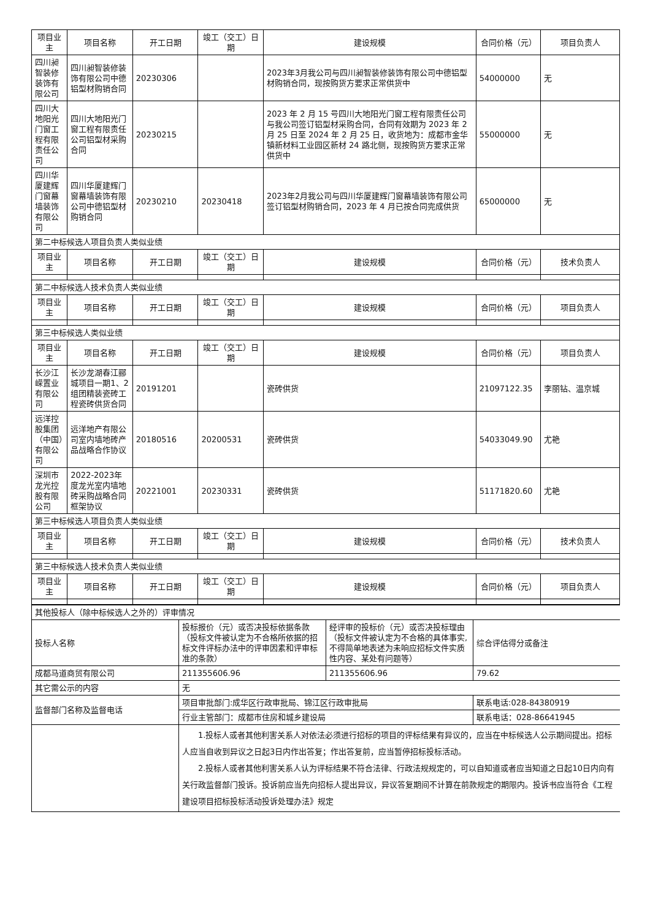| 项目业主 | 项目名称 | 开工日期 | 竣工（交工）日期 | 建设规模 | 合同价格（元） | 项目负责人 |
| 四川昶智装修装饰有限公司 | 四川昶智装修装饰有限公司中德铝型材购销合同 | 20230306 | | 2023年3月我公司与四川昶智装修装饰有限公司中德铝型材购销合同，现按购货方要求正常供货中 | 54000000 | 无 |
| 四川大地阳光门窗工程有限责任公司 | 四川大地阳光门窗工程有限责任公司铝型材采购合同 | 20230215 | | 2023 年 2 月 15 号四川大地阳光门窗工程有限责任公司与我公司签订铝型材采购合同，合同有效期为 2023 年 2 月 25 日至 2024 年 2 月 25 日，收货地为：成都市金华镇新材料工业园区新材 24 路北侧，现按购货方要求正常供货中 | 55000000 | 无 |
| 四川华厦建辉门窗幕墙装饰有限公司 | 四川华厦建辉门窗幕墙装饰有限公司中德铝型材购销合同 | 20230210 | 20230418 | 2023年2月我公司与四川华厦建辉门窗幕墙装饰有限公司签订铝型材购销合同，2023 年 4 月已按合同完成供货 | 65000000 | 无 |
| 第二中标候选人项目负责人类似业绩 | | | | | | |
| 项目业主 | 项目名称 | 开工日期 | 竣工（交工）日期 | 建设规模 | 合同价格（元） | 技术负责人 |
| 第二中标候选人技术负责人类似业绩 | | | | | | |
| 项目业主 | 项目名称 | 开工日期 | 竣工（交工）日期 | 建设规模 | 合同价格（元） | 项目负责人 |
| 第三中标候选人类似业绩 | | | | | | |
| 项目业主 | 项目名称 | 开工日期 | 竣工（交工）日期 | 建设规模 | 合同价格（元） | 项目负责人 |
| 长沙江嵘置业有限公司 | 长沙龙湖春江郦城项目一期1、2组团精装瓷砖工程瓷砖供货合同 | 20191201 | | 瓷砖供货 | 21097122.35 | 李丽钻、温京城 |
| 远洋控股集团（中国）有限公司 | 远洋地产有限公司室内墙地砖产品战略合作协议 | 20180516 | 20200531 | 瓷砖供货 | 54033049.90 | 尤艳 |
| 深圳市龙光控股有限公司 | 2022-2023年度龙光室内墙地砖采购战略合同框架协议 | 20221001 | 20230331 | 瓷砖供货 | 51171820.60 | 尤艳 |
| 第三中标候选人项目负责人类似业绩 | | | | | | |
| 项目业主 | 项目名称 | 开工日期 | 竣工（交工）日期 | 建设规模 | 合同价格（元） | 技术负责人 |
| 第三中标候选人技术负责人类似业绩 | | | | | | |
| 项目业主 | 项目名称 | 开工日期 | 竣工（交工）日期 | 建设规模 | 合同价格（元） | 项目负责人 |
| 其他投标人（除中标候选人之外的）评审情况 | | | |
| 投标人名称 | 投标报价（元）或否决投标依据条款（投标文件被认定为不合格所依据的招标文件评标办法中的评审因素和评审标准的条款） | 经评审的投标价（元）或否决投标理由（投标文件被认定为不合格的具体事实,不得简单地表述为未响应招标文件实质性内容、某处有问题等） | 综合评估得分或备注 |
| 成都马道商贸有限公司 | 211355606.96 | 211355606.96 | 79.62 |
| 其它需公示的内容 | 无 | | |
| 监督部门名称及监督电话 | 项目审批部门:成华区行政审批局、锦江区行政审批局 | | 联系电话:028-84380919 |
| | 行业主管部门：成都市住房和城乡建设局 | | 联系电话：028-86641945 |
| | 1.投标人或者其他利害关系人对依法必须进行招标的项目的评标结果有异议的，应当在中标候选人公示期间提出。招标人应当自收到异议之日起3日内作出答复；作出答复前，应当暂停招标投标活动。 2.投标人或者其他利害关系人认为评标结果不符合法律、行政法规规定的，可以自知道或者应当知道之日起10日内向有关行政监督部门投诉。投诉前应当先向招标人提出异议，异议答复期间不计算在前款规定的期限内。投诉书应当符合《工程建设项目招标投标活动投诉处理办法》规定 | | |